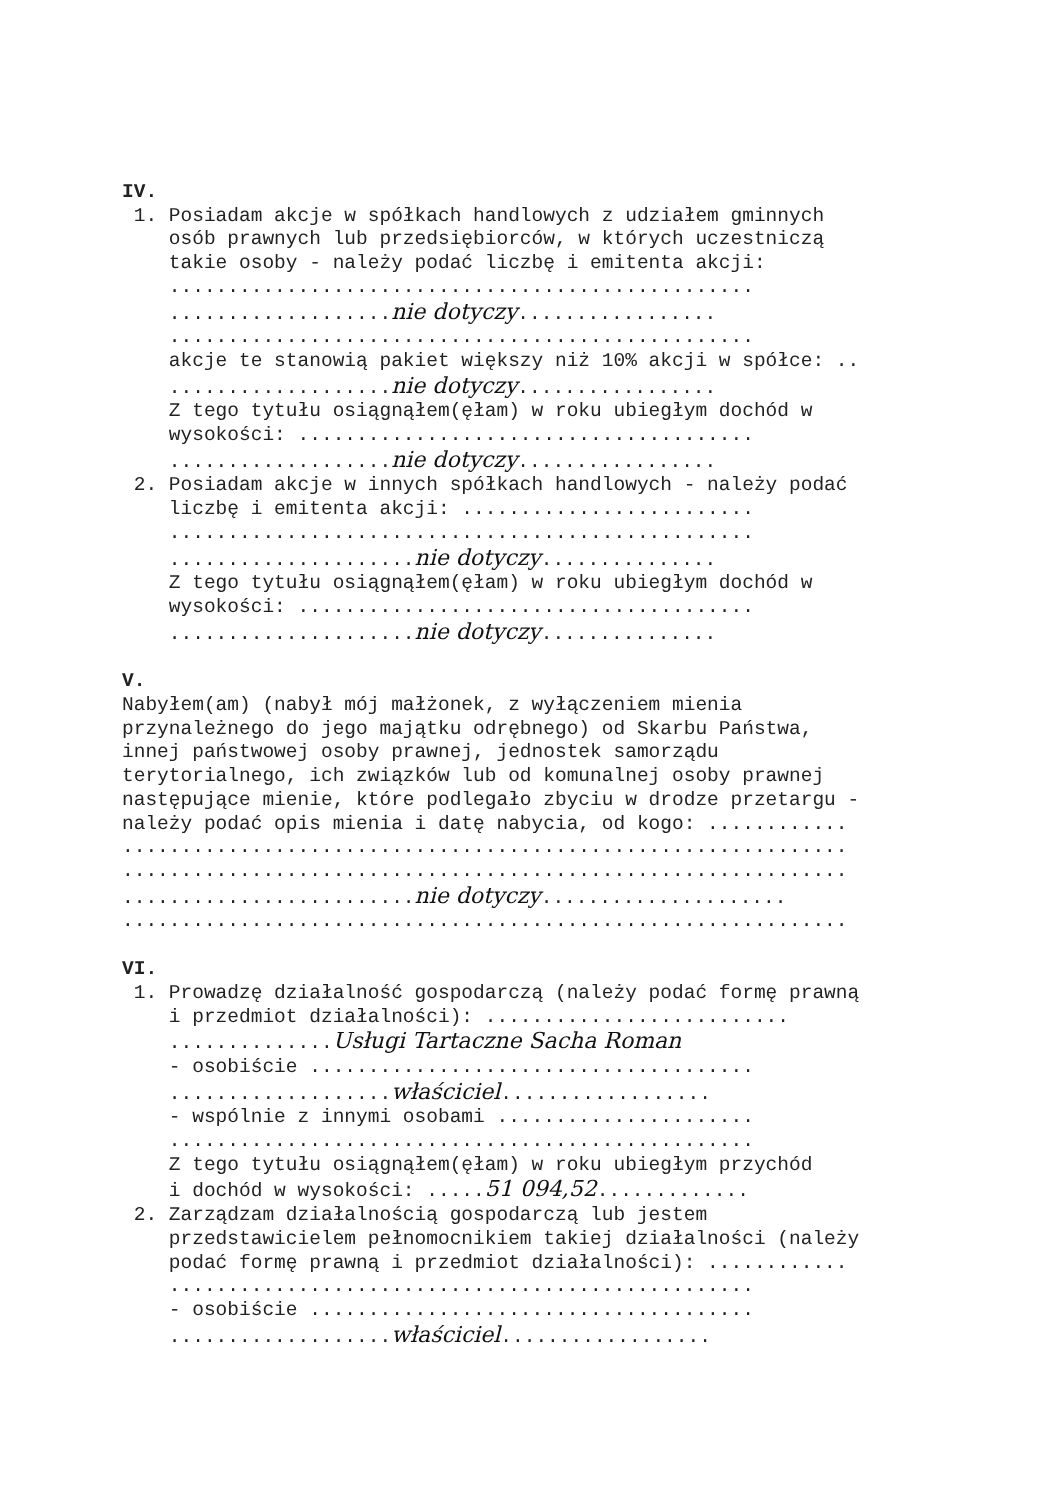IV.
1. Posiadam akcje w spółkach handlowych z udziałem gminnych
osób prawnych lub przedsiębiorców, w których uczestniczą
takie osoby - należy podać liczbę i emitenta akcji:
..................................................
...................nie dotyczy.................
..................................................
akcje te stanowią pakiet większy niż 10% akcji w spółce: ..
...................nie dotyczy.................
Z tego tytułu osiągnąłem(ęłam) w roku ubiegłym dochód w
wysokości: .......................................
...................nie dotyczy.................
2. Posiadam akcje w innych spółkach handlowych - należy podać
liczbę i emitenta akcji: .........................
..................................................
.....................nie dotyczy...............
Z tego tytułu osiągnąłem(ęłam) w roku ubiegłym dochód w
wysokości: .......................................
.....................nie dotyczy...............
V.
Nabyłem(am) (nabył mój małżonek, z wyłączeniem mienia
przynależnego do jego majątku odrębnego) od Skarbu Państwa,
innej państwowej osoby prawnej, jednostek samorządu
terytorialnego, ich związków lub od komunalnej osoby prawnej
następujące mienie, które podlegało zbyciu w drodze przetargu -
należy podać opis mienia i datę nabycia, od kogo: ............
..............................................................
..............................................................
.........................nie dotyczy.....................
..............................................................
VI.
1. Prowadzę działalność gospodarczą (należy podać formę prawną
i przedmiot działalności): ..........................
..............Usługi Tartaczne Sacha Roman
- osobiście ......................................
...................właściciel..................
- wspólnie z innymi osobami ......................
..................................................
Z tego tytułu osiągnąłem(ęłam) w roku ubiegłym przychód
i dochód w wysokości: .....51 094,52.............
2. Zarządzam działalnością gospodarczą lub jestem
przedstawicielem pełnomocnikiem takiej działalności (należy
podać formę prawną i przedmiot działalności): ............
..................................................
- osobiście ......................................
...................właściciel..................